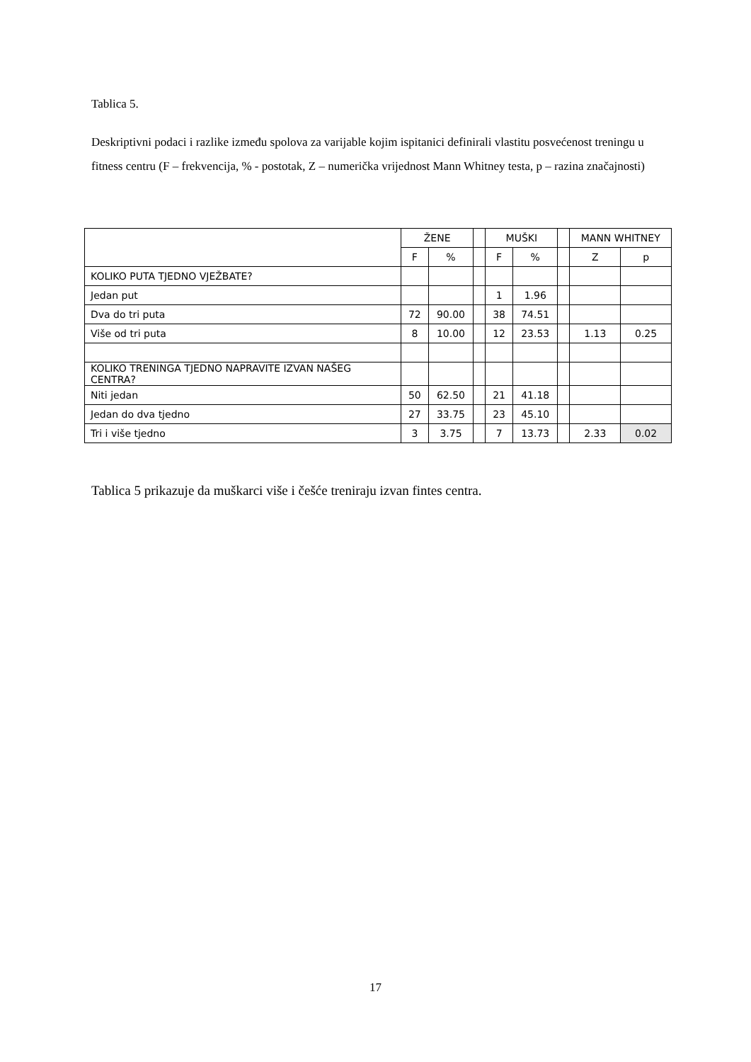Tablica 5.
Deskriptivni podaci i razlike između spolova za varijable kojim ispitanici definirali vlastitu posvećenost treningu u fitness centru (F – frekvencija, % - postotak, Z – numerička vrijednost Mann Whitney testa, p – razina značajnosti)
| | ŽENE | | | MUŠKI | | | MANN WHITNEY | |
| --- | --- | --- | --- | --- | --- | --- | --- | --- |
| | F | % | | F | % | | Z | p |
| KOLIKO PUTA TJEDNO VJEŽBATE? | | | | | | | | |
| Jedan put | | | | 1 | 1.96 | | | |
| Dva do tri puta | 72 | 90.00 | | 38 | 74.51 | | | |
| Više od tri puta | 8 | 10.00 | | 12 | 23.53 | | 1.13 | 0.25 |
| KOLIKO TRENINGA TJEDNO NAPRAVITE IZVAN NAŠEG CENTRA? | | | | | | | | |
| Niti jedan | 50 | 62.50 | | 21 | 41.18 | | | |
| Jedan do dva tjedno | 27 | 33.75 | | 23 | 45.10 | | | |
| Tri i više tjedno | 3 | 3.75 | | 7 | 13.73 | | 2.33 | 0.02 |
Tablica 5 prikazuje da muškarci više i češće treniraju izvan fintes centra.
17